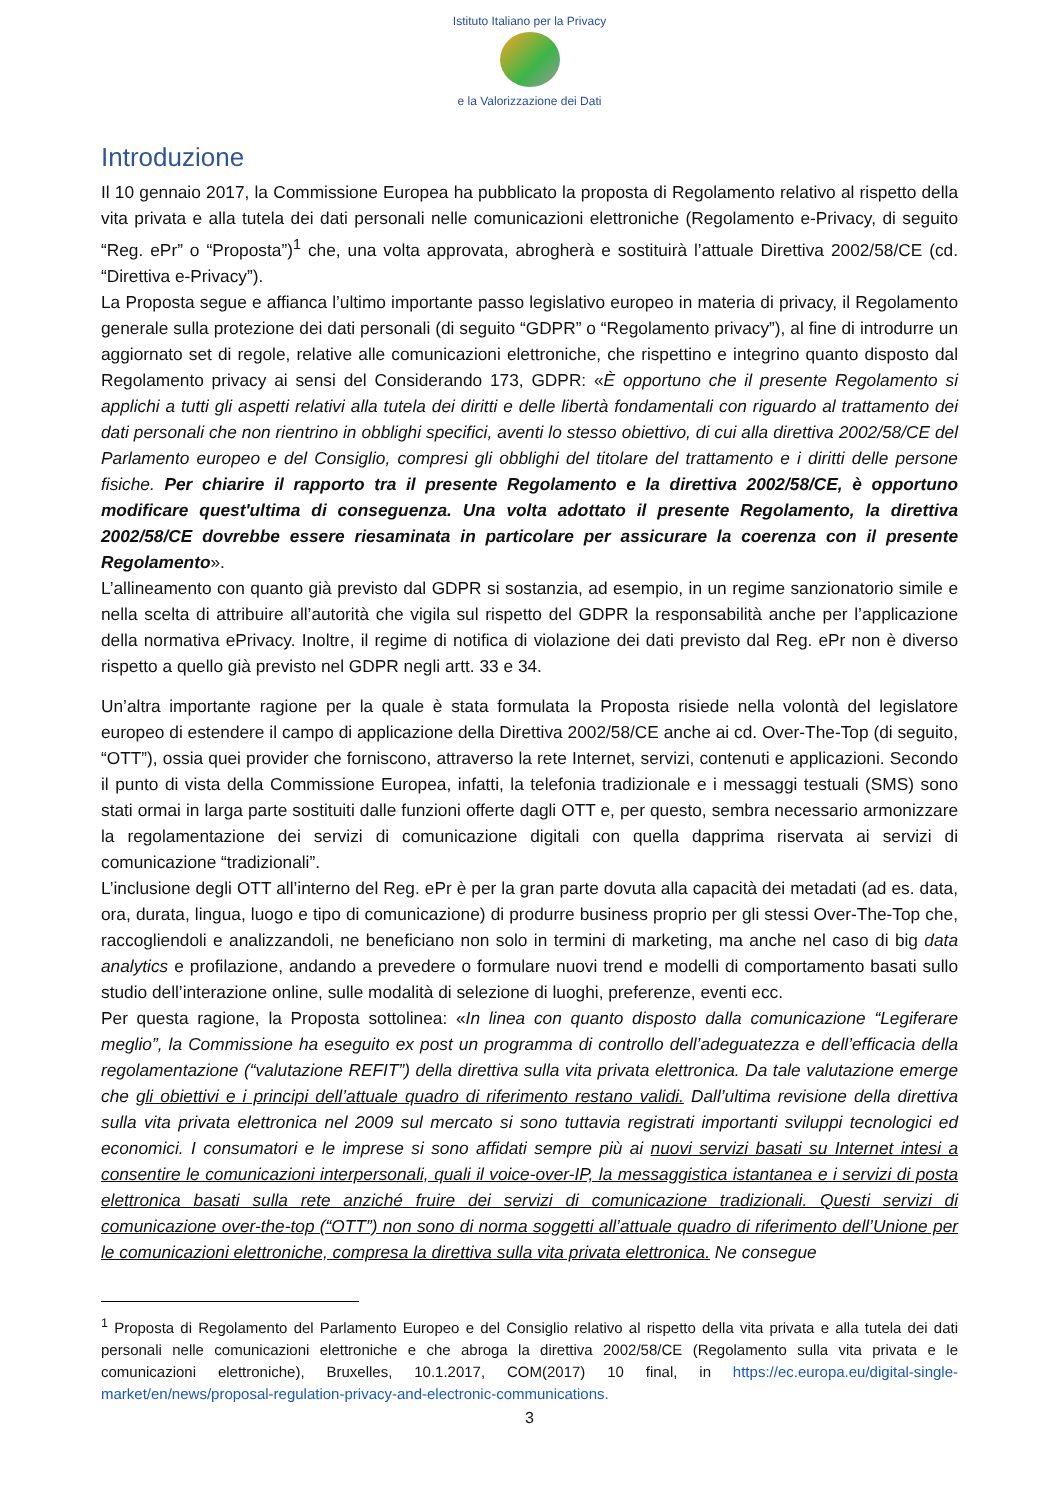Istituto Italiano per la Privacy
e la Valorizzazione dei Dati
Introduzione
Il 10 gennaio 2017, la Commissione Europea ha pubblicato la proposta di Regolamento relativo al rispetto della vita privata e alla tutela dei dati personali nelle comunicazioni elettroniche (Regolamento e-Privacy, di seguito “Reg. ePr” o “Proposta”)<sup>1</sup> che, una volta approvata, abrogherà e sostituirà l’attuale Direttiva 2002/58/CE (cd. “Direttiva e-Privacy”).
La Proposta segue e affianca l’ultimo importante passo legislativo europeo in materia di privacy, il Regolamento generale sulla protezione dei dati personali (di seguito “GDPR” o “Regolamento privacy”), al fine di introdurre un aggiornato set di regole, relative alle comunicazioni elettroniche, che rispettino e integrino quanto disposto dal Regolamento privacy ai sensi del Considerando 173, GDPR: «È opportuno che il presente Regolamento si applichi a tutti gli aspetti relativi alla tutela dei diritti e delle libertà fondamentali con riguardo al trattamento dei dati personali che non rientrino in obblighi specifici, aventi lo stesso obiettivo, di cui alla direttiva 2002/58/CE del Parlamento europeo e del Consiglio, compresi gli obblighi del titolare del trattamento e i diritti delle persone fisiche. Per chiarire il rapporto tra il presente Regolamento e la direttiva 2002/58/CE, è opportuno modificare quest'ultima di conseguenza. Una volta adottato il presente Regolamento, la direttiva 2002/58/CE dovrebbe essere riesaminata in particolare per assicurare la coerenza con il presente Regolamento».
L’allineamento con quanto già previsto dal GDPR si sostanzia, ad esempio, in un regime sanzionatorio simile e nella scelta di attribuire all’autorità che vigila sul rispetto del GDPR la responsabilità anche per l’applicazione della normativa ePrivacy. Inoltre, il regime di notifica di violazione dei dati previsto dal Reg. ePr non è diverso rispetto a quello già previsto nel GDPR negli artt. 33 e 34.
Un’altra importante ragione per la quale è stata formulata la Proposta risiede nella volontà del legislatore europeo di estendere il campo di applicazione della Direttiva 2002/58/CE anche ai cd. Over-The-Top (di seguito, “OTT”), ossia quei provider che forniscono, attraverso la rete Internet, servizi, contenuti e applicazioni. Secondo il punto di vista della Commissione Europea, infatti, la telefonia tradizionale e i messaggi testuali (SMS) sono stati ormai in larga parte sostituiti dalle funzioni offerte dagli OTT e, per questo, sembra necessario armonizzare la regolamentazione dei servizi di comunicazione digitali con quella dapprima riservata ai servizi di comunicazione “tradizionali”.
L’inclusione degli OTT all’interno del Reg. ePr è per la gran parte dovuta alla capacità dei metadati (ad es. data, ora, durata, lingua, luogo e tipo di comunicazione) di produrre business proprio per gli stessi Over-The-Top che, raccogliendoli e analizzandoli, ne beneficiano non solo in termini di marketing, ma anche nel caso di big data analytics e profilazione, andando a prevedere o formulare nuovi trend e modelli di comportamento basati sullo studio dell’interazione online, sulle modalità di selezione di luoghi, preferenze, eventi ecc.
Per questa ragione, la Proposta sottolinea: «In linea con quanto disposto dalla comunicazione “Legiferare meglio”, la Commissione ha eseguito ex post un programma di controllo dell’adeguatezza e dell’efficacia della regolamentazione (“valutazione REFIT”) della direttiva sulla vita privata elettronica. Da tale valutazione emerge che gli obiettivi e i principi dell’attuale quadro di riferimento restano validi. Dall’ultima revisione della direttiva sulla vita privata elettronica nel 2009 sul mercato si sono tuttavia registrati importanti sviluppi tecnologici ed economici. I consumatori e le imprese si sono affidati sempre più ai nuovi servizi basati su Internet intesi a consentire le comunicazioni interpersonali, quali il voice-over-IP, la messaggistica istantanea e i servizi di posta elettronica basati sulla rete anziché fruire dei servizi di comunicazione tradizionali. Questi servizi di comunicazione over-the-top (“OTT”) non sono di norma soggetti all’attuale quadro di riferimento dell’Unione per le comunicazioni elettroniche, compresa la direttiva sulla vita privata elettronica. Ne consegue
<sup>1</sup> Proposta di Regolamento del Parlamento Europeo e del Consiglio relativo al rispetto della vita privata e alla tutela dei dati personali nelle comunicazioni elettroniche e che abroga la direttiva 2002/58/CE (Regolamento sulla vita privata e le comunicazioni elettroniche), Bruxelles, 10.1.2017, COM(2017) 10 final, in https://ec.europa.eu/digital-single-market/en/news/proposal-regulation-privacy-and-electronic-communications.
3